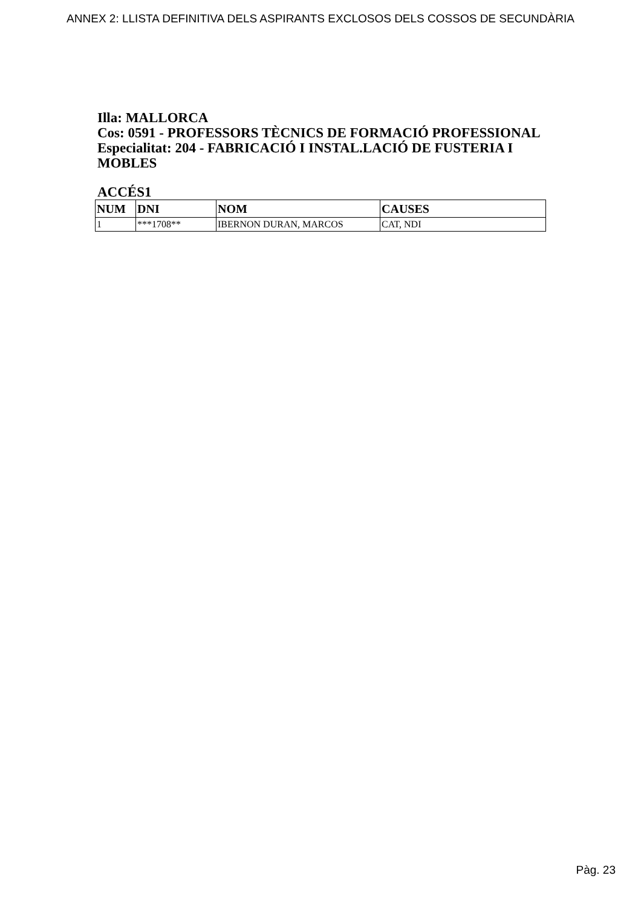ANNEX 2: LLISTA DEFINITIVA DELS ASPIRANTS EXCLOSOS DELS COSSOS DE SECUNDÀRIA
Illa: MALLORCA
Cos: 0591 - PROFESSORS TÈCNICS DE FORMACIÓ PROFESSIONAL
Especialitat: 204 - FABRICACIÓ I INSTAL.LACIÓ DE FUSTERIA I MOBLES
ACCÉS1
| NUM | DNI | NOM | CAUSES |
| --- | --- | --- | --- |
| 1 | ***1708** | IBERNON DURAN, MARCOS | CAT, NDI |
Pàg. 23